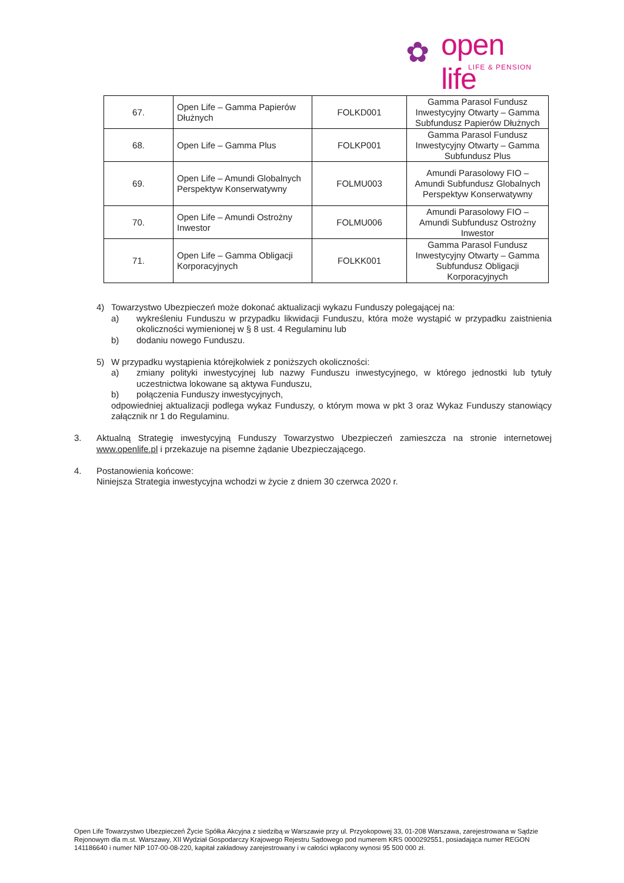✿ open life
LIFE & PENSION
| 67. | Open Life – Gamma Papierów Dłużnych | FOLKD001 | Gamma Parasol Fundusz Inwestycyjny Otwarty – Gamma Subfundusz Papierów Dłużnych |
| 68. | Open Life – Gamma Plus | FOLKP001 | Gamma Parasol Fundusz Inwestycyjny Otwarty – Gamma Subfundusz Plus |
| 69. | Open Life – Amundi Globalnych Perspektyw Konserwatywny | FOLMU003 | Amundi Parasolowy FIO – Amundi Subfundusz Globalnych Perspektyw Konserwatywny |
| 70. | Open Life – Amundi Ostrożny Inwestor | FOLMU006 | Amundi Parasolowy FIO – Amundi Subfundusz Ostrożny Inwestor |
| 71. | Open Life – Gamma Obligacji Korporacyjnych | FOLKK001 | Gamma Parasol Fundusz Inwestycyjny Otwarty – Gamma Subfundusz Obligacji Korporacyjnych |
4) Towarzystwo Ubezpieczeń może dokonać aktualizacji wykazu Funduszy polegającej na:
a) wykreśleniu Funduszu w przypadku likwidacji Funduszu, która może wystąpić w przypadku zaistnienia okoliczności wymienionej w § 8 ust. 4 Regulaminu lub
b) dodaniu nowego Funduszu.
5) W przypadku wystąpienia którejkolwiek z poniższych okoliczności:
a) zmiany polityki inwestycyjnej lub nazwy Funduszu inwestycyjnego, w którego jednostki lub tytuły uczestnictwa lokowane są aktywa Funduszu,
b) połączenia Funduszy inwestycyjnych,
odpowiedniej aktualizacji podlega wykaz Funduszy, o którym mowa w pkt 3 oraz Wykaz Funduszy stanowiący załącznik nr 1 do Regulaminu.
3. Aktualną Strategię inwestycyjną Funduszy Towarzystwo Ubezpieczeń zamieszcza na stronie internetowej www.openlife.pl i przekazuje na pisemne żądanie Ubezpieczającego.
4. Postanowienia końcowe:
Niniejsza Strategia inwestycyjna wchodzi w życie z dniem 30 czerwca 2020 r.
Open Life Towarzystwo Ubezpieczeń Życie Spółka Akcyjna z siedzibą w Warszawie przy ul. Przyokopowej 33, 01-208 Warszawa, zarejestrowana w Sądzie Rejonowym dla m.st. Warszawy, XII Wydział Gospodarczy Krajowego Rejestru Sądowego pod numerem KRS 0000292551, posiadająca numer REGON 141186640 i numer NIP 107-00-08-220, kapitał zakładowy zarejestrowany i w całości wpłacony wynosi 95 500 000 zł.